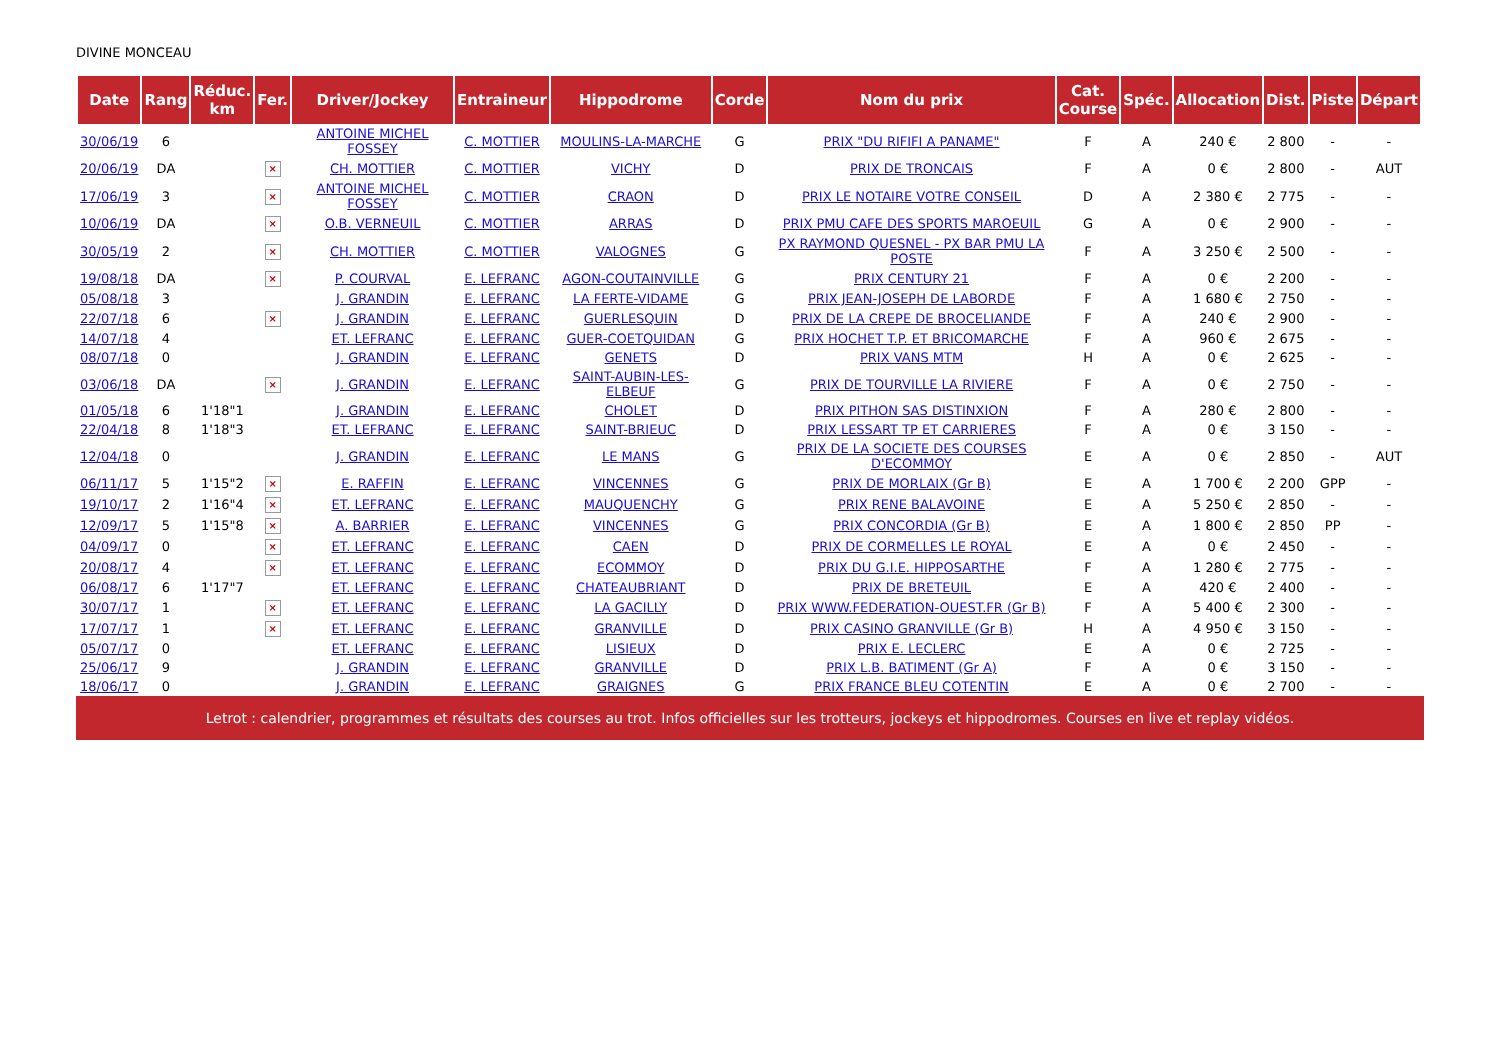DIVINE MONCEAU
| Date | Rang | Réduc. km | Fer. | Driver/Jockey | Entraineur | Hippodrome | Corde | Nom du prix | Cat. Course | Spéc. | Allocation | Dist. | Piste | Départ |
| --- | --- | --- | --- | --- | --- | --- | --- | --- | --- | --- | --- | --- | --- | --- |
| 30/06/19 | 6 | | | ANTOINE MICHEL FOSSEY | C. MOTTIER | MOULINS-LA-MARCHE | G | PRIX "DU RIFIFI A PANAME" | F | A | 240 € | 2 800 | - | - |
| 20/06/19 | DA | | × | CH. MOTTIER | C. MOTTIER | VICHY | D | PRIX DE TRONCAIS | F | A | 0 € | 2 800 | - | AUT |
| 17/06/19 | 3 | | × | ANTOINE MICHEL FOSSEY | C. MOTTIER | CRAON | D | PRIX LE NOTAIRE VOTRE CONSEIL | D | A | 2 380 € | 2 775 | - | - |
| 10/06/19 | DA | | × | O.B. VERNEUIL | C. MOTTIER | ARRAS | D | PRIX PMU CAFE DES SPORTS MAROEUIL | G | A | 0 € | 2 900 | - | - |
| 30/05/19 | 2 | | × | CH. MOTTIER | C. MOTTIER | VALOGNES | G | PX RAYMOND QUESNEL - PX BAR PMU LA POSTE | F | A | 3 250 € | 2 500 | - | - |
| 19/08/18 | DA | | × | P. COURVAL | E. LEFRANC | AGON-COUTAINVILLE | G | PRIX CENTURY 21 | F | A | 0 € | 2 200 | - | - |
| 05/08/18 | 3 | | | J. GRANDIN | E. LEFRANC | LA FERTE-VIDAME | G | PRIX JEAN-JOSEPH DE LABORDE | F | A | 1 680 € | 2 750 | - | - |
| 22/07/18 | 6 | | × | J. GRANDIN | E. LEFRANC | GUERLESQUIN | D | PRIX DE LA CREPE DE BROCELIANDE | F | A | 240 € | 2 900 | - | - |
| 14/07/18 | 4 | | | ET. LEFRANC | E. LEFRANC | GUER-COETQUIDAN | G | PRIX HOCHET T.P. ET BRICOMARCHE | F | A | 960 € | 2 675 | - | - |
| 08/07/18 | 0 | | | J. GRANDIN | E. LEFRANC | GENETS | D | PRIX VANS MTM | H | A | 0 € | 2 625 | - | - |
| 03/06/18 | DA | | × | J. GRANDIN | E. LEFRANC | SAINT-AUBIN-LES-ELBEUF | G | PRIX DE TOURVILLE LA RIVIERE | F | A | 0 € | 2 750 | - | - |
| 01/05/18 | 6 | 1'18"1 | | J. GRANDIN | E. LEFRANC | CHOLET | D | PRIX PITHON SAS DISTINXION | F | A | 280 € | 2 800 | - | - |
| 22/04/18 | 8 | 1'18"3 | | ET. LEFRANC | E. LEFRANC | SAINT-BRIEUC | D | PRIX LESSART TP ET CARRIERES | F | A | 0 € | 3 150 | - | - |
| 12/04/18 | 0 | | | J. GRANDIN | E. LEFRANC | LE MANS | G | PRIX DE LA SOCIETE DES COURSES D'ECOMMOY | E | A | 0 € | 2 850 | - | AUT |
| 06/11/17 | 5 | 1'15"2 | × | E. RAFFIN | E. LEFRANC | VINCENNES | G | PRIX DE MORLAIX (Gr B) | E | A | 1 700 € | 2 200 | GPP | - |
| 19/10/17 | 2 | 1'16"4 | × | ET. LEFRANC | E. LEFRANC | MAUQUENCHY | G | PRIX RENE BALAVOINE | E | A | 5 250 € | 2 850 | - | - |
| 12/09/17 | 5 | 1'15"8 | × | A. BARRIER | E. LEFRANC | VINCENNES | G | PRIX CONCORDIA (Gr B) | E | A | 1 800 € | 2 850 | PP | - |
| 04/09/17 | 0 | | × | ET. LEFRANC | E. LEFRANC | CAEN | D | PRIX DE CORMELLES LE ROYAL | E | A | 0 € | 2 450 | - | - |
| 20/08/17 | 4 | | × | ET. LEFRANC | E. LEFRANC | ECOMMOY | D | PRIX DU G.I.E. HIPPOSARTHE | F | A | 1 280 € | 2 775 | - | - |
| 06/08/17 | 6 | 1'17"7 | | ET. LEFRANC | E. LEFRANC | CHATEAUBRIANT | D | PRIX DE BRETEUIL | E | A | 420 € | 2 400 | - | - |
| 30/07/17 | 1 | | × | ET. LEFRANC | E. LEFRANC | LA GACILLY | D | PRIX WWW.FEDERATION-OUEST.FR (Gr B) | F | A | 5 400 € | 2 300 | - | - |
| 17/07/17 | 1 | | × | ET. LEFRANC | E. LEFRANC | GRANVILLE | D | PRIX CASINO GRANVILLE (Gr B) | H | A | 4 950 € | 3 150 | - | - |
| 05/07/17 | 0 | | | ET. LEFRANC | E. LEFRANC | LISIEUX | D | PRIX E. LECLERC | E | A | 0 € | 2 725 | - | - |
| 25/06/17 | 9 | | | J. GRANDIN | E. LEFRANC | GRANVILLE | D | PRIX L.B. BATIMENT (Gr A) | F | A | 0 € | 3 150 | - | - |
| 18/06/17 | 0 | | | J. GRANDIN | E. LEFRANC | GRAIGNES | G | PRIX FRANCE BLEU COTENTIN | E | A | 0 € | 2 700 | - | - |
Letrot : calendrier, programmes et résultats des courses au trot. Infos officielles sur les trotteurs, jockeys et hippodromes. Courses en live et replay vidéos.